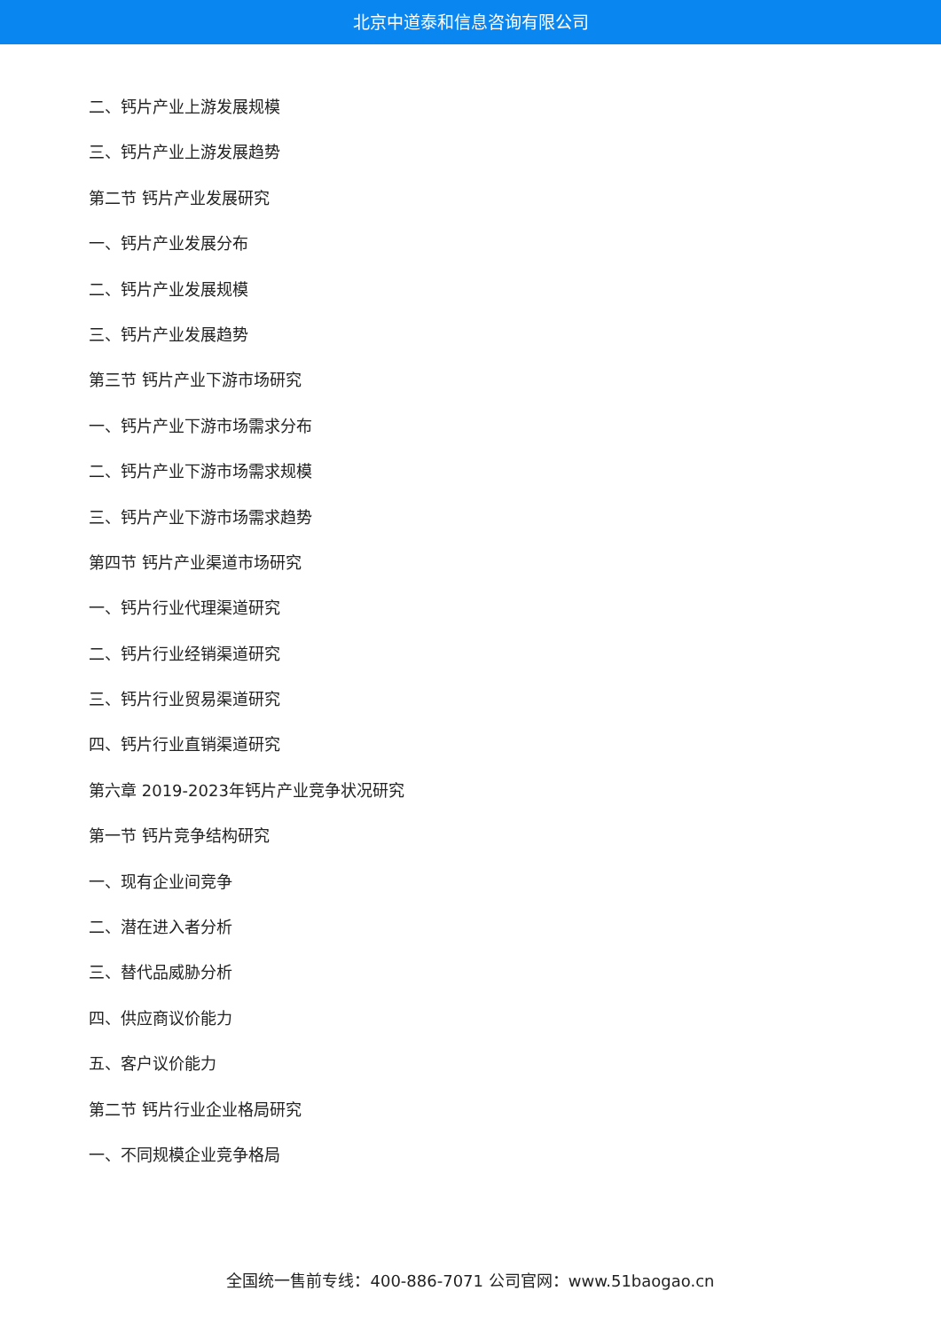北京中道泰和信息咨询有限公司
二、钙片产业上游发展规模
三、钙片产业上游发展趋势
第二节 钙片产业发展研究
一、钙片产业发展分布
二、钙片产业发展规模
三、钙片产业发展趋势
第三节 钙片产业下游市场研究
一、钙片产业下游市场需求分布
二、钙片产业下游市场需求规模
三、钙片产业下游市场需求趋势
第四节 钙片产业渠道市场研究
一、钙片行业代理渠道研究
二、钙片行业经销渠道研究
三、钙片行业贸易渠道研究
四、钙片行业直销渠道研究
第六章 2019-2023年钙片产业竞争状况研究
第一节 钙片竞争结构研究
一、现有企业间竞争
二、潜在进入者分析
三、替代品威胁分析
四、供应商议价能力
五、客户议价能力
第二节 钙片行业企业格局研究
一、不同规模企业竞争格局
全国统一售前专线：400-886-7071 公司官网：www.51baogao.cn